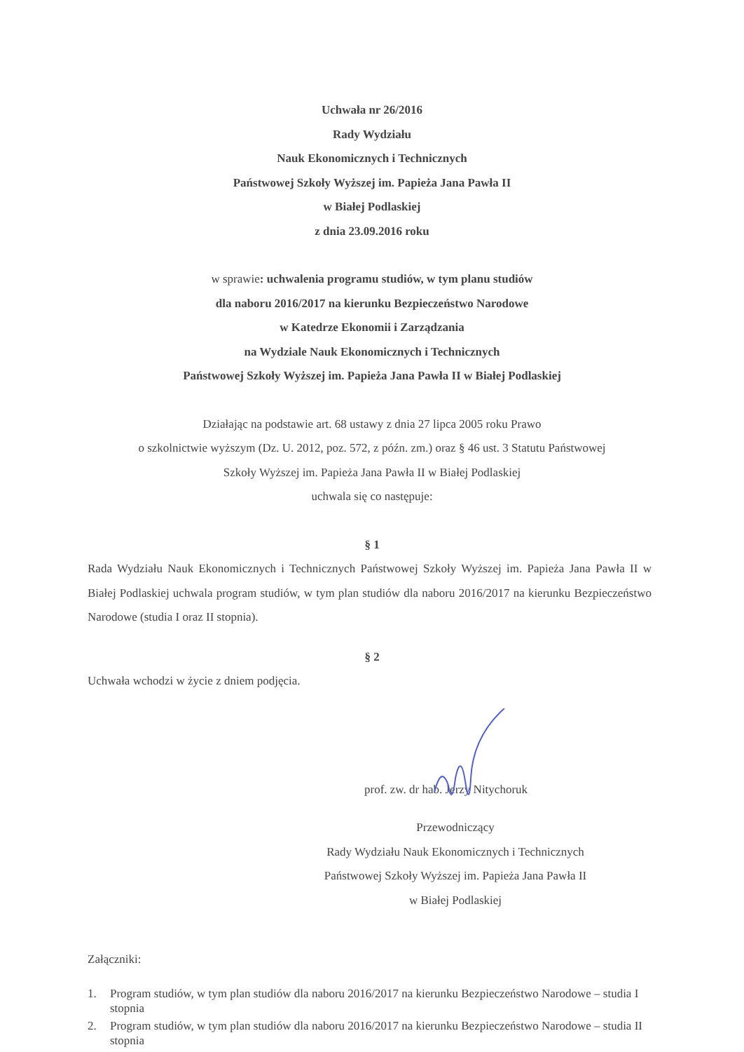Uchwała nr 26/2016
Rady Wydziału
Nauk Ekonomicznych i Technicznych
Państwowej Szkoły Wyższej im. Papieża Jana Pawła II
w Białej Podlaskiej
z dnia 23.09.2016 roku
w sprawie: uchwalenia programu studiów, w tym planu studiów
dla naboru 2016/2017 na kierunku Bezpieczeństwo Narodowe
w Katedrze Ekonomii i Zarządzania
na Wydziale Nauk Ekonomicznych i Technicznych
Państwowej Szkoły Wyższej im. Papieża Jana Pawła II w Białej Podlaskiej
Działając na podstawie art. 68 ustawy z dnia 27 lipca 2005 roku Prawo
o szkolnictwie wyższym (Dz. U. 2012, poz. 572, z późn. zm.) oraz § 46 ust. 3 Statutu Państwowej
Szkoły Wyższej im. Papieża Jana Pawła II w Białej Podlaskiej
uchwala się co następuje:
§ 1
Rada Wydziału Nauk Ekonomicznych i Technicznych Państwowej Szkoły Wyższej im. Papieża Jana Pawła II w Białej Podlaskiej uchwala program studiów, w tym plan studiów dla naboru 2016/2017 na kierunku Bezpieczeństwo Narodowe (studia I oraz II stopnia).
§ 2
Uchwała wchodzi w życie z dniem podjęcia.
prof. zw. dr hab. Jerzy Nitychoruk
Przewodniczący
Rady Wydziału Nauk Ekonomicznych i Technicznych
Państwowej Szkoły Wyższej im. Papieża Jana Pawła II
w Białej Podlaskiej
Załączniki:
1. Program studiów, w tym plan studiów dla naboru 2016/2017 na kierunku Bezpieczeństwo Narodowe – studia I stopnia
2. Program studiów, w tym plan studiów dla naboru 2016/2017 na kierunku Bezpieczeństwo Narodowe – studia II stopnia